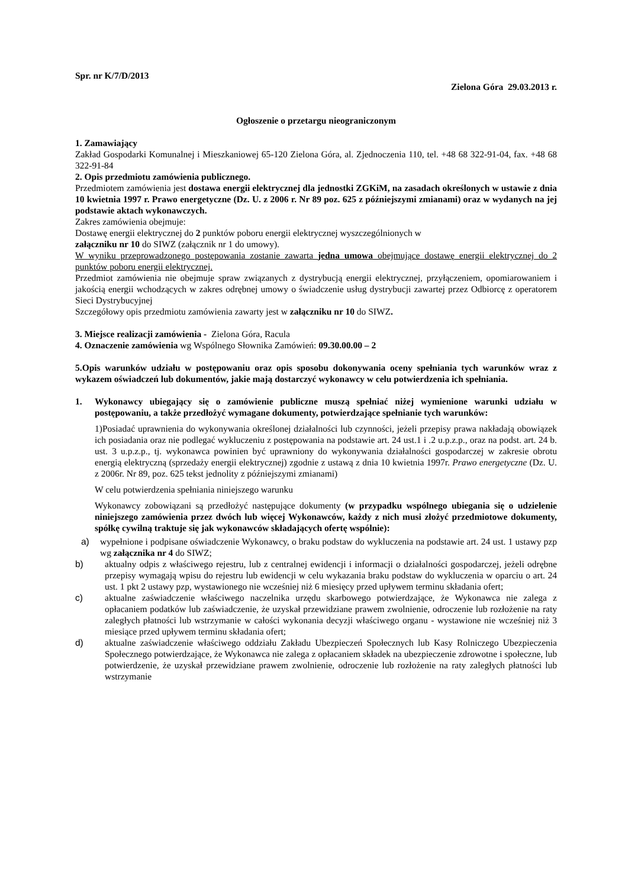Spr. nr K/7/D/2013
Zielona Góra 29.03.2013 r.
Ogłoszenie o przetargu nieograniczonym
1. Zamawiający
Zakład Gospodarki Komunalnej i Mieszkaniowej 65-120 Zielona Góra, al. Zjednoczenia 110, tel. +48 68 322-91-04, fax. +48 68 322-91-84
2. Opis przedmiotu zamówienia publicznego.
Przedmiotem zamówienia jest dostawa energii elektrycznej dla jednostki ZGKiM, na zasadach określonych w ustawie z dnia 10 kwietnia 1997 r. Prawo energetyczne (Dz. U. z 2006 r. Nr 89 poz. 625 z późniejszymi zmianami) oraz w wydanych na jej podstawie aktach wykonawczych.
Zakres zamówienia obejmuje:
Dostawę energii elektrycznej do 2 punktów poboru energii elektrycznej wyszczególnionych w
załączniku nr 10 do SIWZ (załącznik nr 1 do umowy).
W wyniku przeprowadzonego postępowania zostanie zawarta jedna umowa obejmujące dostawę energii elektrycznej do 2 punktów poboru energii elektrycznej.
Przedmiot zamówienia nie obejmuje spraw związanych z dystrybucją energii elektrycznej, przyłączeniem, opomiarowaniem i jakością energii wchodzących w zakres odrębnej umowy o świadczenie usług dystrybucji zawartej przez Odbiorcę z operatorem Sieci Dystrybucyjnej
Szczegółowy opis przedmiotu zamówienia zawarty jest w załączniku nr 10 do SIWZ.
3. Miejsce realizacji zamówienia - Zielona Góra, Racula
4. Oznaczenie zamówienia wg Wspólnego Słownika Zamówień: 09.30.00.00 – 2
5.Opis warunków udziału w postępowaniu oraz opis sposobu dokonywania oceny spełniania tych warunków wraz z wykazem oświadczeń lub dokumentów, jakie mają dostarczyć wykonawcy w celu potwierdzenia ich spełniania.
1. Wykonawcy ubiegający się o zamówienie publiczne muszą spełniać niżej wymienione warunki udziału w postępowaniu, a także przedłożyć wymagane dokumenty, potwierdzające spełnianie tych warunków:
1)Posiadać uprawnienia do wykonywania określonej działalności lub czynności, jeżeli przepisy prawa nakładają obowiązek ich posiadania oraz nie podlegać wykluczeniu z postępowania na podstawie art. 24 ust.1 i .2 u.p.z.p., oraz na podst. art. 24 b. ust. 3 u.p.z.p., tj. wykonawca powinien być uprawniony do wykonywania działalności gospodarczej w zakresie obrotu energią elektryczną (sprzedaży energii elektrycznej) zgodnie z ustawą z dnia 10 kwietnia 1997r. Prawo energetyczne (Dz. U. z 2006r. Nr 89, poz. 625 tekst jednolity z późniejszymi zmianami)
W celu potwierdzenia spełniania niniejszego warunku
Wykonawcy zobowiązani są przedłożyć następujące dokumenty (w przypadku wspólnego ubiegania się o udzielenie niniejszego zamówienia przez dwóch lub więcej Wykonawców, każdy z nich musi złożyć przedmiotowe dokumenty, spółkę cywilną traktuje się jak wykonawców składających ofertę wspólnie):
a) wypełnione i podpisane oświadczenie Wykonawcy, o braku podstaw do wykluczenia na podstawie art. 24 ust. 1 ustawy pzp wg załącznika nr 4 do SIWZ;
b) aktualny odpis z właściwego rejestru, lub z centralnej ewidencji i informacji o działalności gospodarczej, jeżeli odrębne przepisy wymagają wpisu do rejestru lub ewidencji w celu wykazania braku podstaw do wykluczenia w oparciu o art. 24 ust. 1 pkt 2 ustawy pzp, wystawionego nie wcześniej niż 6 miesięcy przed upływem terminu składania ofert;
c) aktualne zaświadczenie właściwego naczelnika urzędu skarbowego potwierdzające, że Wykonawca nie zalega z opłacaniem podatków lub zaświadczenie, że uzyskał przewidziane prawem zwolnienie, odroczenie lub rozłożenie na raty zaległych płatności lub wstrzymanie w całości wykonania decyzji właściwego organu - wystawione nie wcześniej niż 3 miesiące przed upływem terminu składania ofert;
d) aktualne zaświadczenie właściwego oddziału Zakładu Ubezpieczeń Społecznych lub Kasy Rolniczego Ubezpieczenia Społecznego potwierdzające, że Wykonawca nie zalega z opłacaniem składek na ubezpieczenie zdrowotne i społeczne, lub potwierdzenie, że uzyskał przewidziane prawem zwolnienie, odroczenie lub rozłożenie na raty zaległych płatności lub wstrzymanie